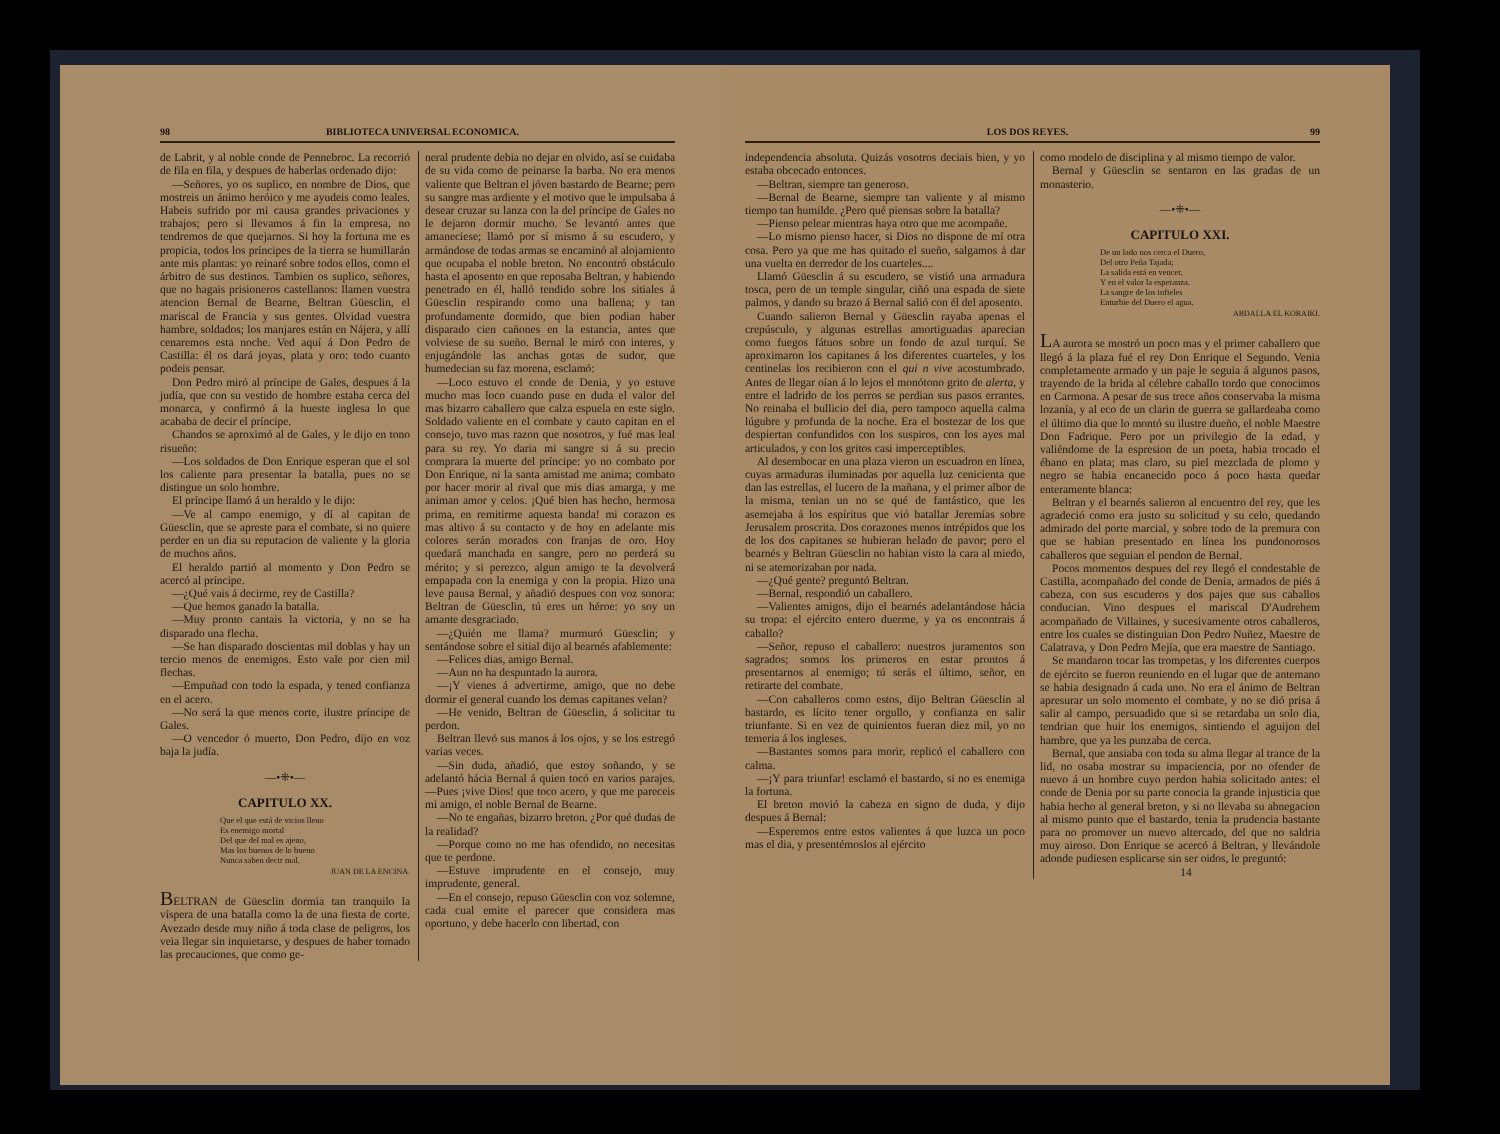98 BIBLIOTECA UNIVERSAL ECONOMICA.
de Labrit, y al noble conde de Pennebroc. La recorrió de fila en fila, y despues de haberlas ordenado dijo:
—Señores, yo os suplico, en nombre de Dios, que mostreis un ánimo heróico y me ayudeis como leales. Habeis sufrido por mi causa grandes privaciones y trabajos; pero si llevamos á fin la empresa, no tendremos de que quejarnos. Si hoy la fortuna me es propicia, todos los príncipes de la tierra se humillarán ante mis plantas: yo reinaré sobre todos ellos, como el árbitro de sus destinos. Tambien os suplico, señores, que no hagais prisioneros castellanos: llamen vuestra atencion Bernal de Bearne, Beltran Güesclin, el mariscal de Francia y sus gentes. Olvidad vuestra hambre, soldados; los manjares están en Nájera, y allí cenaremos esta noche. Ved aquí á Don Pedro de Castilla: él os dará joyas, plata y oro: todo cuanto podeis pensar.
Don Pedro miró al príncipe de Gales, despues á la judía, que con su vestido de hombre estaba cerca del monarca, y confirmó á la hueste inglesa lo que acababa de decir el príncipe.
Chandos se aproximó al de Gales, y le dijo en tono risueño:
—Los soldados de Don Enrique esperan que el sol los caliente para presentar la batalla, pues no se distingue un solo hombre.
El príncipe llamó á un heraldo y le dijo:
—Ve al campo enemigo, y dí al capitan de Güesclin, que se apreste para el combate, si no quiere perder en un dia su reputacion de valiente y la gloria de muchos años.
El heraldo partió al momento y Don Pedro se acercó al príncipe.
—¿Qué vais á decirme, rey de Castilla?
—Que hemos ganado la batalla.
—Muy pronto cantais la victoria, y no se ha disparado una flecha.
—Se han disparado doscientas mil doblas y hay un tercio menos de enemigos. Esto vale por cien mil flechas.
—Empuñad con todo la espada, y tened confianza en el acero.
—No será la que menos corte, ilustre príncipe de Gales.
—O vencedor ó muerto, Don Pedro, dijo en voz baja la judía.
—•⁜•—
CAPITULO XX.
Que el que está de vicios lleno
Es enemigo mortal
Del que del mal es ajeno,
Mas los buenos de lo bueno
Nunca saben decir mal.
JUAN DE LA ENCINA.
BELTRAN de Güesclin dormia tan tranquilo la víspera de una batalla como la de una fiesta de corte. Avezado desde muy niño á toda clase de peligros, los veia llegar sin inquietarse, y despues de haber tomado las precauciones, que como ge-
neral prudente debia no dejar en olvido, así se cuidaba de su vida como de peinarse la barba. No era menos valiente que Beltran el jóven bastardo de Bearne; pero su sangre mas ardiente y el motivo que le impulsaba á desear cruzar su lanza con la del príncipe de Gales no le dejaron dormir mucho. Se levantó antes que amaneciese; llamó por sí mismo á su escudero, y armándose de todas armas se encaminó al alojamiento que ocupaba el noble breton. No encontró obstáculo hasta el aposento en que reposaba Beltran, y habiendo penetrado en él, halló tendido sobre los sitiales á Güesclin respirando como una ballena; y tan profundamente dormido, que bien podian haber disparado cien cañones en la estancia, antes que volviese de su sueño. Bernal le miró con interes, y enjugándole las anchas gotas de sudor, que humedecian su faz morena, esclamó:
—Loco estuvo el conde de Denia, y yo estuve mucho mas loco cuando puse en duda el valor del mas bizarro caballero que calza espuela en este siglo. Soldado valiente en el combate y cauto capitan en el consejo, tuvo mas razon que nosotros, y fué mas leal para su rey. Yo daria mi sangre si á su precio comprara la muerte del príncipe: yo no combato por Don Enrique, ni la santa amistad me anima; combato por hacer morir al rival que mis dias amarga, y me animan amor y celos. ¡Qué bien has hecho, hermosa prima, en remitirme aquesta banda! mi corazon es mas altivo á su contacto y de hoy en adelante mis colores serán morados con franjas de oro. Hoy quedará manchada en sangre, pero no perderá su mérito; y si perezco, algun amigo te la devolverá empapada con la enemiga y con la propia. Hizo una leve pausa Bernal, y añadió despues con voz sonora: Beltran de Güesclin, tú eres un héroe: yo soy un amante desgraciado.
—¿Quién me llama? murmuró Güesclin; y sentándose sobre el sitial dijo al bearnés afablemente:
—Felices dias, amigo Bernal.
—Aun no ha despuntado la aurora.
—¡Y vienes á advertirme, amigo, que no debe dormir el general cuando los demas capitanes velan?
—He venido, Beltran de Güesclin, á solicitar tu perdon.
Beltran llevó sus manos á los ojos, y se los estregó varias veces.
—Sin duda, añadió, que estoy soñando, y se adelantó hácia Bernal á quien tocó en varios parajes.—Pues ¡vive Dios! que toco acero, y que me pareceis mi amigo, el noble Bernal de Bearne.
—No te engañas, bizarro breton. ¿Por qué dudas de la realidad?
—Porque como no me has ofendido, no necesitas que te perdone.
—Estuve imprudente en el consejo, muy imprudente, general.
—En el consejo, repuso Güesclin con voz solemne, cada cual emite el parecer que considera mas oportuno, y debe hacerlo con libertad, con
LOS DOS REYES. 99
independencia absoluta. Quizás vosotros deciais bien, y yo estaba obcecado entonces.
—Beltran, siempre tan generoso.
—Bernal de Bearne, siempre tan valiente y al mismo tiempo tan humilde. ¿Pero qué piensas sobre la batalla?
—Pienso pelear mientras haya otro que me acompañe.
—Lo mismo pienso hacer, si Dios no dispone de mí otra cosa. Pero ya que me has quitado el sueño, salgamos á dar una vuelta en derredor de los cuarteles....
Llamó Güesclin á su escudero, se vistió una armadura tosca, pero de un temple singular, ciñó una espada de siete palmos, y dando su brazo á Bernal salió con él del aposento.
Cuando salieron Bernal y Güesclin rayaba apenas el crepúsculo, y algunas estrellas amortiguadas aparecian como fuegos fátuos sobre un fondo de azul turquí. Se aproximaron los capitanes á los diferentes cuarteles, y los centinelas los recibieron con el qui n vive acostumbrado. Antes de llegar oían á lo lejos el monótono grito de alerta, y entre el ladrido de los perros se perdian sus pasos errantes. No reinaba el bullicio del dia, pero tampoco aquella calma lúgubre y profunda de la noche. Era el bostezar de los que despiertan confundidos con los suspiros, con los ayes mal articulados, y con los gritos casi imperceptibles.
Al desembocar en una plaza vieron un escuadron en línea, cuyas armaduras iluminadas por aquella luz cenicienta que dan las estrellas, el lucero de la mañana, y el primer albor de la misma, tenian un no se qué de fantástico, que les asemejaba á los espíritus que vió batallar Jeremías sobre Jerusalem proscrita. Dos corazones menos intrépidos que los de los dos capitanes se hubieran helado de pavor; pero el bearnés y Beltran Güesclin no habian visto la cara al miedo, ni se atemorizaban por nada.
—¿Qué gente? preguntó Beltran.
—Bernal, respondió un caballero.
—Valientes amigos, dijo el bearnés adelantándose hácia su tropa: el ejército entero duerme, y ya os encontrais á caballo?
—Señor, repuso el caballero: nuestros juramentos son sagrados; somos los primeros en estar prontos á presentarnos al enemigo; tú serás el último, señor, en retirarte del combate.
—Con caballeros como estos, dijo Beltran Güesclin al bastardo, es lícito tener orgullo, y confianza en salir triunfante. Si en vez de quinientos fueran diez mil, yo no temeria á los ingleses.
—Bastantes somos para morir, replicó el caballero con calma.
—¡Y para triunfar! esclamó el bastardo, si no es enemiga la fortuna.
El breton movió la cabeza en signo de duda, y dijo despues á Bernal:
—Esperemos entre estos valientes á que luzca un poco mas el dia, y presentémoslos al ejército
como modelo de disciplina y al mismo tiempo de valor.
Bernal y Güesclin se sentaron en las gradas de un monasterio.
—•⁜•—
CAPITULO XXI.
De un lado nos cerca el Duero,
Del otro Peña Tajada;
La salida está en vencer,
Y en el valor la esperanza.
La sangre de los infieles
Enturbie del Duero el agua.
ABDALLA EL KORAIKI.
LA aurora se mostró un poco mas y el primer caballero que llegó á la plaza fué el rey Don Enrique el Segundo. Venia completamente armado y un paje le seguia á algunos pasos, trayendo de la brida al célebre caballo tordo que conocimos en Carmona. A pesar de sus trece años conservaba la misma lozanía, y al eco de un clarin de guerra se gallardeaba como el último dia que lo montó su ilustre dueño, el noble Maestre Don Fadrique. Pero por un privilegio de la edad, y valiéndome de la espresion de un poeta, habia trocado el ébano en plata; mas claro, su piel mezclada de plomo y negro se habia encanecido poco á poco hasta quedar enteramente blanca:
Beltran y el bearnés salieron al encuentro del rey, que les agradeció como era justo su solicitud y su celo, quedando admirado del porte marcial, y sobre todo de la premura con que se habian presentado en línea los pundonorosos caballeros que seguian el pendon de Bernal.
Pocos momentos despues del rey llegó el condestable de Castilla, acompañado del conde de Denia, armados de piés á cabeza, con sus escuderos y dos pajes que sus caballos conducian. Vino despues el mariscal D'Audrehem acompañado de Villaines, y sucesivamente otros caballeros, entre los cuales se distinguian Don Pedro Nuñez, Maestre de Calatrava, y Don Pedro Mejía, que era maestre de Santiago.
Se mandaron tocar las trompetas, y los diferentes cuerpos de ejército se fueron reuniendo en el lugar que de antemano se habia designado á cada uno. No era el ánimo de Beltran apresurar un solo momento el combate, y no se dió prisa á salir al campo, persuadido que si se retardaba un solo dia, tendrian que huir los enemigos, sintiendo el aguijon del hambre, que ya les punzaba de cerca.
Bernal, que ansiaba con toda su alma llegar al trance de la lid, no osaba mostrar su impaciencia, por no ofender de nuevo á un hombre cuyo perdon habia solicitado antes: el conde de Denia por su parte conocia la grande injusticia que habia hecho al general breton, y si no llevaba su abnegacion al mismo punto que el bastardo, tenia la prudencia bastante para no promover un nuevo altercado, del que no saldria muy airoso. Don Enrique se acercó á Beltran, y llevándole adonde pudiesen esplicarse sin ser oidos, le preguntó:
14